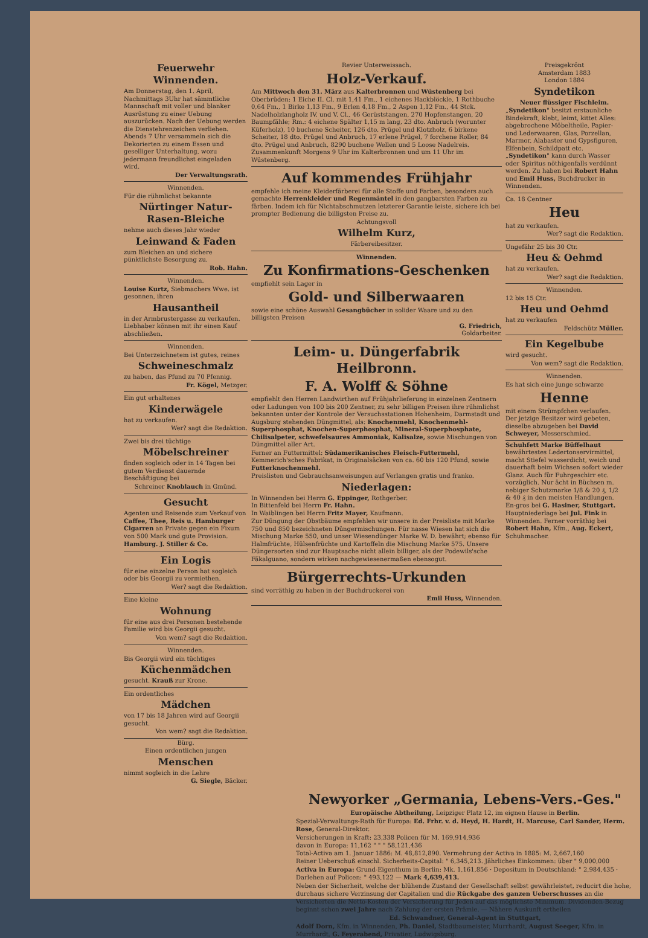Feuerwehr Winnenden.
Am Donnerstag, den 1. April, Nachmittags 3Uhr hat sämmtliche Mannschaft mit voller und blanker Ausrüstung zu einer Uebung auszurücken. Nach der Uebung werden die Dienstehrenzeichen verliehen. Abends 7 Uhr versammeln sich die Dekorierten zu einem Essen und geselliger Unterhaltung, wozu jedermann freundlichst eingeladen wird.
Der Verwaltungsrath.
Winnenden.
Für die rühmlichst bekannte
Nürtinger Natur-Rasen-Bleiche
nehme auch dieses Jahr wieder
Leinwand & Faden
zum Bleichen an und sichere pünktlichste Besorgung zu.
Rob. Hahn.
Winnenden.
Louise Kurtz, Siebmachers Wwe. ist gesonnen, ihren
Hausantheil
in der Armbrustergasse zu verkaufen. Liebhaber können mit ihr einen Kauf abschließen.
Winnenden.
Bei Unterzeichnetem ist gutes, reines
Schweineschmalz
zu haben, das Pfund zu 70 Pfennig.
Fr. Kögel, Metzger.
Ein gut erhaltenes
Kinderwägele
hat zu verkaufen.
Wer? sagt die Redaktion.
Zwei bis drei tüchtige
Möbelschreiner
finden sogleich oder in 14 Tagen bei gutem Verdienst dauernde Beschäftigung bei
Schreiner Knoblauch in Gmünd.
Gesucht
Agenten und Reisende zum Verkauf von Caffee, Thee, Reis u. Hamburger Cigarren an Private gegen ein Fixum von 500 Mark und gute Provision.
Hamburg. J. Stiller & Co.
Ein Logis
für eine einzelne Person hat sogleich oder bis Georgii zu vermiethen.
Wer? sagt die Redaktion.
Eine kleine
Wohnung
für eine aus drei Personen bestehende Familie wird bis Georgii gesucht.
Von wem? sagt die Redaktion.
Winnenden.
Bis Georgii wird ein tüchtiges
Küchenmädchen
gesucht. Krauß zur Krone.
Ein ordentliches
Mädchen
von 17 bis 18 Jahren wird auf Georgii gesucht.
Von wem? sagt die Redaktion.
Bürg.
Einen ordentlichen jungen
Menschen
nimmt sogleich in die Lehre
G. Siegle, Bäcker.
Revier Unterweissach.
Holz-Verkauf.
Am Mittwoch den 31. März aus Kalterbronnen und Wüstenberg bei Oberbrüden: 1 Eiche II. Cl. mit 1,41 Fm., 1 eichenes Hackblöckle, 1 Rothbuche 0,64 Fm., 1 Birke 1,13 Fm., 9 Erlen 4,18 Fm., 2 Aspen 1,12 Fm., 44 Stck. Nadelholzlangholz IV. und V. Cl., 46 Gerüststangen, 270 Hopfenstangen, 20 Baumpfähle; Rm.: 4 eichene Spälter 1,15 m lang, 23 dto. Anbruch (worunter Küferholz), 10 buchene Scheiter, 126 dto. Prügel und Klotzholz, 6 birkene Scheiter, 18 dto. Prügel und Anbruch, 17 erlene Prügel, 7 forchene Roller, 84 dto. Prügel und Anbruch, 8290 buchene Wellen und 5 Loose Nadelreis. Zusammenkunft Morgens 9 Uhr im Kalterbronnen und um 11 Uhr im Wüstenberg.
Auf kommendes Frühjahr
empfehle ich meine Kleiderfärberei für alle Stoffe und Farben, besonders auch gemachte Herrenkleider und Regenmäntel in den gangbarsten Farben zu färben. Indem ich für Nichtabschmutzen letzterer Garantie leiste, sichere ich bei prompter Bedienung die billigsten Preise zu.
Achtungsvoll
Wilhelm Kurz,
Färbereibesitzer.
Winnenden.
Zu Konfirmations-Geschenken
empfiehlt sein Lager in
Gold- und Silberwaaren
sowie eine schöne Auswahl Gesangbücher in solider Waare und zu den billigsten Preisen
G. Friedrich,
Goldarbeiter.
Leim- u. Düngerfabrik Heilbronn.
F. A. Wolff & Söhne
empfiehlt den Herren Landwirthen auf Frühjahrlieferung in einzelnen Zentnern oder Ladungen von 100 bis 200 Zentner, zu sehr billigen Preisen ihre rühmlichst bekannten unter der Kontrole der Versuchsstationen Hohenheim, Darmstadt und Augsburg stehenden Düngmittel, als: Knochenmehl, Knochenmehl-Superphosphat, Knochen-Superphosphat, Mineral-Superphosphate, Chilisalpeter, schwefelsaures Ammoniak, Kalisalze, sowie Mischungen von Düngmittel aller Art.
Ferner an Futtermittel: Südamerikanisches Fleisch-Futtermehl, Kemmerich'sches Fabrikat, in Originalsäcken von ca. 60 bis 120 Pfund, sowie Futterknochenmehl.
Preislisten und Gebrauchsanweisungen auf Verlangen gratis und franko.
Niederlagen:
In Winnenden bei Herrn G. Eppinger, Rothgerber.
In Bittenfeld bei Herrn Fr. Hahn.
In Waiblingen bei Herrn Fritz Mayer, Kaufmann.
Zur Düngung der Obstbäume empfehlen wir unsere in der Preisliste mit Marke 750 und 850 bezeichneten Düngermischungen. Für nasse Wiesen hat sich die Mischung Marke 550, und unser Wiesendünger Marke W. D. bewährt; ebenso für Halmfrüchte, Hülsenfrüchte und Kartoffeln die Mischung Marke 575. Unsere Düngersorten sind zur Hauptsache nicht allein billiger, als der Podewils'sche Fäkalguano, sondern wirken nachgewiesenermaßen ebensogut.
Bürgerrechts-Urkunden
sind vorräthig zu haben in der Buchdruckerei von
Emil Huss, Winnenden.
Preisgekrönt
Amsterdam 1883
London 1884
Syndetikon
Neuer flüssiger Fischleim.
„Syndetikon" besitzt erstaunliche Bindekraft, klebt, leimt, kittet Alles: abgebrochene Möbeltheile, Papier- und Lederwaaren, Glas, Porzellan, Marmor, Alabaster und Gypsfiguren, Elfenbein, Schildpatt etc. „Syndetikon" kann durch Wasser oder Spiritus nöthigenfalls verdünnt werden. Zu haben bei Robert Hahn und Emil Huss, Buchdrucker in Winnenden.
Ca. 18 Centner
Heu
hat zu verkaufen.
Wer? sagt die Redaktion.
Ungefähr 25 bis 30 Ctr.
Heu & Oehmd
hat zu verkaufen.
Wer? sagt die Redaktion.
Winnenden.
12 bis 15 Ctr.
Heu und Oehmd
hat zu verkaufen
Feldschütz Müller.
Ein Kegelbube
wird gesucht.
Von wem? sagt die Redaktion.
Winnenden.
Es hat sich eine junge schwarze
Henne
mit einem Strümpfchen verlaufen. Der jetzige Besitzer wird gebeten, dieselbe abzugeben bei David Schweyer, Messerschmied.
Schuhfett Marke Büffelhaut bewährtestes Ledertonservirmittel, macht Stiefel wasserdicht, weich und dauerhaft beim Wichsen sofort wieder Glanz. Auch für Fuhrgeschirr etc. vorzüglich. Nur ächt in Büchsen m. nebiger Schutzmarke 1/8 & 20 ₰, 1/2 & 40 ₰ in den meisten Handlungen. En-gros bei G. Hasiner, Stuttgart.
Hauptniederlage bei Jul. Fink in Winnenden. Ferner vorräthig bei Robert Hahn, Kfm., Aug. Eckert, Schuhmacher.
Newyorker „Germania, Lebens-Vers.-Ges."
Europäische Abtheilung, Leipziger Platz 12, im eignen Hause in Berlin.
Spezial-Verwaltungs-Rath für Europa: Ed. Frhr. v. d. Heyd, H. Hardt, H. Marcuse, Carl Sander, Herm. Rose, General-Direktor.
Versicherungen in Kraft: 23,338 Policen für M. 169,914,936
davon in Europa: 11,162 " " " 58,121,436
Total-Activa am 1. Januar 1886: M. 48,812,890. Vermehrung der Activa in 1885: M. 2,667,160
Reiner Ueberschuß einschl. Sicherheits-Capital: " 6,345,213. Jährliches Einkommen: über " 9,000,000
Activa in Europa: Grund-Eigenthum in Berlin: Mk. 1,161,856 · Depositum in Deutschland: " 2,984,435 · Darlehen auf Policen: " 493,122 — Mark 4,639,413.
Neben der Sicherheit, welche der blühende Zustand der Gesellschaft selbst gewährleistet, reducirt die hohe, durchaus sichere Verzinsung der Capitalien und die Rückgabe des ganzen Ueberschusses an die Versicherten die Netto-Kosten der Versicherung für Jeden auf das möglichste Minimum. Dividenden-Bezug beginnt schon zwei Jahre nach Zahlung der ersten Prämie. — Nähere Auskunft ertheilen
Ed. Schwandner, General-Agent in Stuttgart,
Adolf Dorn, Kfm. in Winnenden, Ph. Daniel, Stadtbaumeister, Murrhardt, August Seeger, Kfm. in Murrhardt, G. Feyerabend, Privatier, Ludwigsburg.